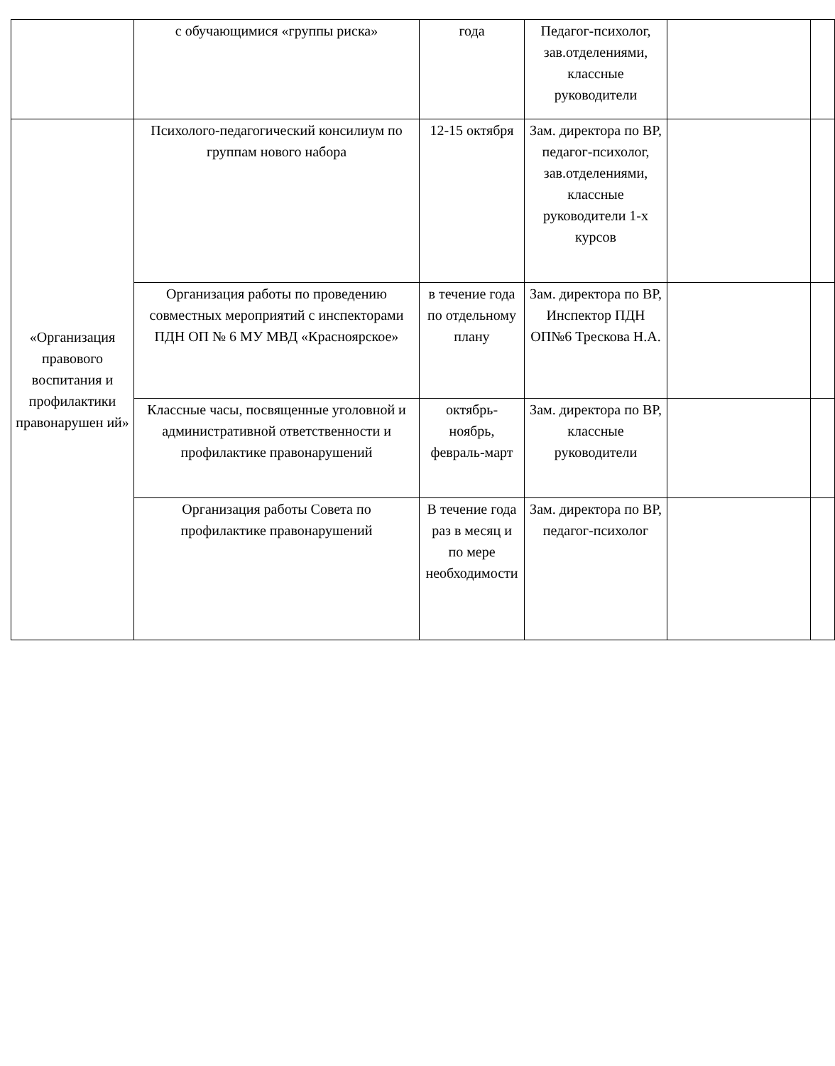| | с обучающимися «группы риска» | года | Педагог-психолог, зав.отделениями, классные руководители | | |
| «Организация правового воспитания и профилактики правонарушен ий» | Психолого-педагогический консилиум по группам нового набора | 12-15 октября | Зам. директора по ВР, педагог-психолог, зав.отделениями, классные руководители 1-х курсов | | |
| | Организация работы по проведению совместных мероприятий с инспекторами ПДН ОП № 6 МУ МВД «Красноярское» | в течение года по отдельному плану | Зам. директора по ВР, Инспектор ПДН ОП№6 Трескова Н.А. | | |
| | Классные часы, посвященные уголовной и административной ответственности и профилактике правонарушений | октябрь-ноябрь, февраль-март | Зам. директора по ВР, классные руководители | | |
| | Организация работы Совета по профилактике правонарушений | В течение года раз в месяц и по мере необходимости | Зам. директора по ВР, педагог-психолог | | |